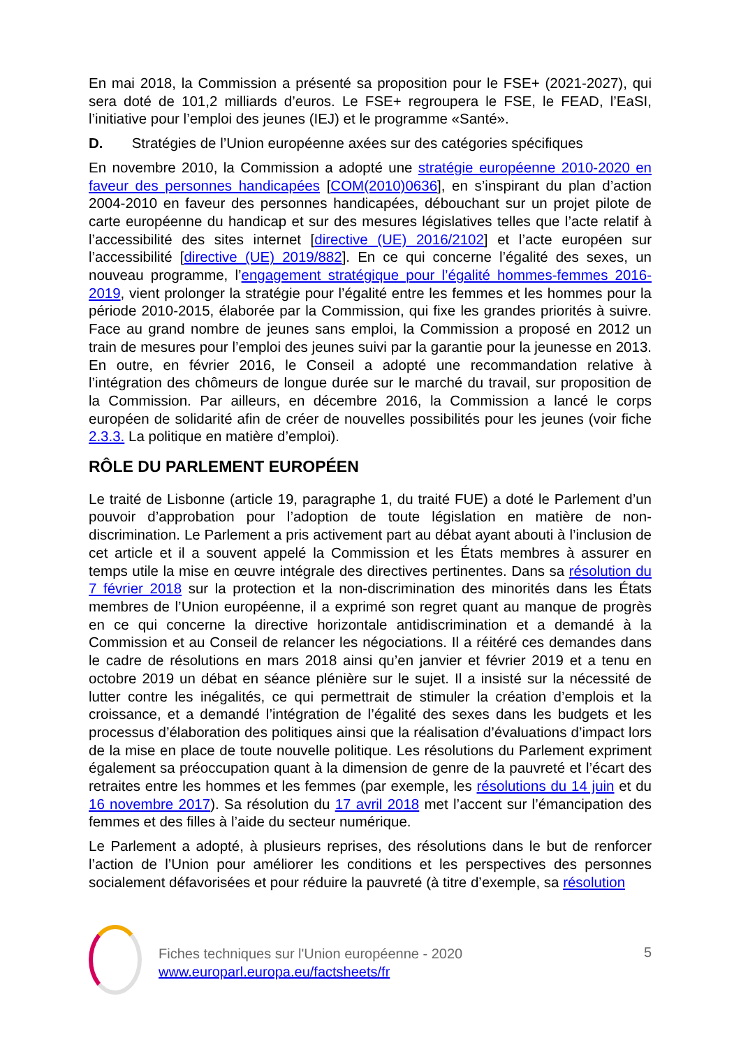En mai 2018, la Commission a présenté sa proposition pour le FSE+ (2021-2027), qui sera doté de 101,2 milliards d’euros. Le FSE+ regroupera le FSE, le FEAD, l’EaSI, l’initiative pour l’emploi des jeunes (IEJ) et le programme «Santé».
D. Stratégies de l’Union européenne axées sur des catégories spécifiques
En novembre 2010, la Commission a adopté une stratégie européenne 2010-2020 en faveur des personnes handicapées [COM(2010)0636], en s’inspirant du plan d’action 2004-2010 en faveur des personnes handicapées, débouchant sur un projet pilote de carte européenne du handicap et sur des mesures législatives telles que l’acte relatif à l’accessibilité des sites internet [directive (UE) 2016/2102] et l’acte européen sur l’accessibilité [directive (UE) 2019/882]. En ce qui concerne l’égalité des sexes, un nouveau programme, l’engagement stratégique pour l’égalité hommes-femmes 2016-2019, vient prolonger la stratégie pour l’égalité entre les femmes et les hommes pour la période 2010-2015, élaborée par la Commission, qui fixe les grandes priorités à suivre. Face au grand nombre de jeunes sans emploi, la Commission a proposé en 2012 un train de mesures pour l’emploi des jeunes suivi par la garantie pour la jeunesse en 2013. En outre, en février 2016, le Conseil a adopté une recommandation relative à l’intégration des chômeurs de longue durée sur le marché du travail, sur proposition de la Commission. Par ailleurs, en décembre 2016, la Commission a lancé le corps européen de solidarité afin de créer de nouvelles possibilités pour les jeunes (voir fiche 2.3.3. La politique en matière d’emploi).
RÔLE DU PARLEMENT EUROPÉEN
Le traité de Lisbonne (article 19, paragraphe 1, du traité FUE) a doté le Parlement d’un pouvoir d’approbation pour l’adoption de toute législation en matière de non-discrimination. Le Parlement a pris activement part au débat ayant abouti à l’inclusion de cet article et il a souvent appelé la Commission et les États membres à assurer en temps utile la mise en œuvre intégrale des directives pertinentes. Dans sa résolution du 7 février 2018 sur la protection et la non-discrimination des minorités dans les États membres de l’Union européenne, il a exprimé son regret quant au manque de progrès en ce qui concerne la directive horizontale antidiscrimination et a demandé à la Commission et au Conseil de relancer les négociations. Il a réitéré ces demandes dans le cadre de résolutions en mars 2018 ainsi qu’en janvier et février 2019 et a tenu en octobre 2019 un débat en séance plénière sur le sujet. Il a insisté sur la nécessité de lutter contre les inégalités, ce qui permettrait de stimuler la création d’emplois et la croissance, et a demandé l’intégration de l’égalité des sexes dans les budgets et les processus d’élaboration des politiques ainsi que la réalisation d’évaluations d’impact lors de la mise en place de toute nouvelle politique. Les résolutions du Parlement expriment également sa préoccupation quant à la dimension de genre de la pauvreté et l’écart des retraites entre les hommes et les femmes (par exemple, les résolutions du 14 juin et du 16 novembre 2017). Sa résolution du 17 avril 2018 met l’accent sur l’émancipation des femmes et des filles à l’aide du secteur numérique.
Le Parlement a adopté, à plusieurs reprises, des résolutions dans le but de renforcer l’action de l’Union pour améliorer les conditions et les perspectives des personnes socialement défavorisées et pour réduire la pauvreté (à titre d’exemple, sa résolution
Fiches techniques sur l'Union européenne - 2020
www.europarl.europa.eu/factsheets/fr
5